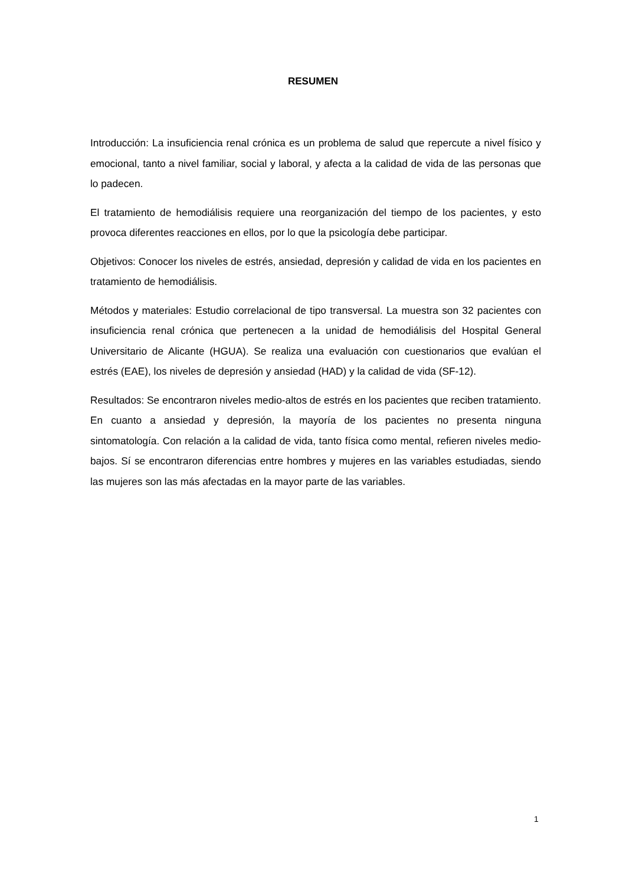RESUMEN
Introducción: La insuficiencia renal crónica es un problema de salud que repercute a nivel físico y emocional, tanto a nivel familiar, social y laboral, y afecta a la calidad de vida de las personas que lo padecen.
El tratamiento de hemodiálisis requiere una reorganización del tiempo de los pacientes, y esto provoca diferentes reacciones en ellos, por lo que la psicología debe participar.
Objetivos: Conocer los niveles de estrés, ansiedad, depresión y calidad de vida en los pacientes en tratamiento de hemodiálisis.
Métodos y materiales: Estudio correlacional de tipo transversal. La muestra son 32 pacientes con insuficiencia renal crónica que pertenecen a la unidad de hemodiálisis del Hospital General Universitario de Alicante (HGUA). Se realiza una evaluación con cuestionarios que evalúan el estrés (EAE), los niveles de depresión y ansiedad (HAD) y la calidad de vida (SF-12).
Resultados: Se encontraron niveles medio-altos de estrés en los pacientes que reciben tratamiento. En cuanto a ansiedad y depresión, la mayoría de los pacientes no presenta ninguna sintomatología. Con relación a la calidad de vida, tanto física como mental, refieren niveles medio-bajos. Sí se encontraron diferencias entre hombres y mujeres en las variables estudiadas, siendo las mujeres son las más afectadas en la mayor parte de las variables.
1